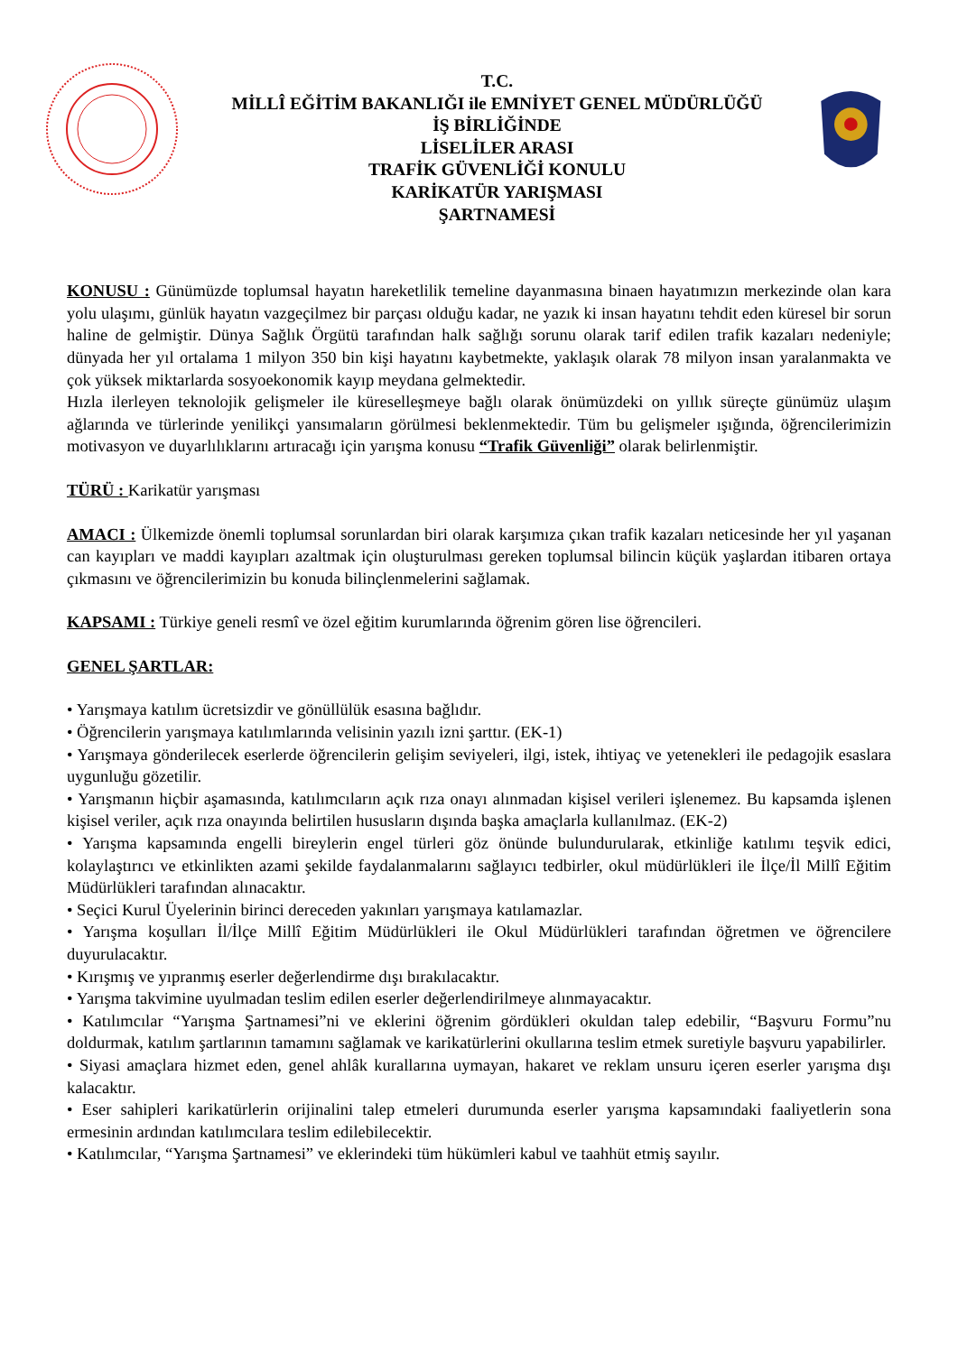T.C.
MİLLÎ EĞİTİM BAKANLIĞI ile EMNİYET GENEL MÜDÜRLÜĞÜ
İŞ BİRLİĞİNDE
LİSELİLER ARASI
TRAFİK GÜVENLİĞİ KONULU
KARİKATÜR YARIŞMASI
ŞARTNAMESİ
KONUSU : Günümüzde toplumsal hayatın hareketlilik temeline dayanmasına binaen hayatımızın merkezinde olan kara yolu ulaşımı, günlük hayatın vazgeçilmez bir parçası olduğu kadar, ne yazık ki insan hayatını tehdit eden küresel bir sorun haline de gelmiştir. Dünya Sağlık Örgütü tarafından halk sağlığı sorunu olarak tarif edilen trafik kazaları nedeniyle; dünyada her yıl ortalama 1 milyon 350 bin kişi hayatını kaybetmekte, yaklaşık olarak 78 milyon insan yaralanmakta ve çok yüksek miktarlarda sosyoekonomik kayıp meydana gelmektedir.
Hızla ilerleyen teknolojik gelişmeler ile küreselleşmeye bağlı olarak önümüzdeki on yıllık süreçte günümüz ulaşım ağlarında ve türlerinde yenilikçi yansımaların görülmesi beklenmektedir. Tüm bu gelişmeler ışığında, öğrencilerimizin motivasyon ve duyarlılıklarını artıracağı için yarışma konusu “Trafik Güvenliği” olarak belirlenmiştir.
TÜRÜ : Karikatür yarışması
AMACI : Ülkemizde önemli toplumsal sorunlardan biri olarak karşımıza çıkan trafik kazaları neticesinde her yıl yaşanan can kayıpları ve maddi kayıpları azaltmak için oluşturulması gereken toplumsal bilincin küçük yaşlardan itibaren ortaya çıkmasını ve öğrencilerimizin bu konuda bilinçlenmelerini sağlamak.
KAPSAMI : Türkiye geneli resmî ve özel eğitim kurumlarında öğrenim gören lise öğrencileri.
GENEL ŞARTLAR:
• Yarışmaya katılım ücretsizdir ve gönüllülük esasına bağlıdır.
• Öğrencilerin yarışmaya katılımlarında velisinin yazılı izni şarttır. (EK-1)
• Yarışmaya gönderilecek eserlerde öğrencilerin gelişim seviyeleri, ilgi, istek, ihtiyaç ve yetenekleri ile pedagojik esaslara uygunluğu gözetilir.
• Yarışmanın hiçbir aşamasında, katılımcıların açık rıza onayı alınmadan kişisel verileri işlenemez. Bu kapsamda işlenen kişisel veriler, açık rıza onayında belirtilen hususların dışında başka amaçlarla kullanılmaz. (EK-2)
• Yarışma kapsamında engelli bireylerin engel türleri göz önünde bulundurularak, etkinliğe katılımı teşvik edici, kolaylaştırıcı ve etkinlikten azami şekilde faydalanmalarını sağlayıcı tedbirler, okul müdürlükleri ile İlçe/İl Millî Eğitim Müdürlükleri tarafından alınacaktır.
• Seçici Kurul Üyelerinin birinci dereceden yakınları yarışmaya katılamazlar.
• Yarışma koşulları İl/İlçe Millî Eğitim Müdürlükleri ile Okul Müdürlükleri tarafından öğretmen ve öğrencilere duyurulacaktır.
• Kırışmış ve yıpranmış eserler değerlendirme dışı bırakılacaktır.
• Yarışma takvimine uyulmadan teslim edilen eserler değerlendirilmeye alınmayacaktır.
• Katılımcılar “Yarışma Şartnamesi”ni ve eklerini öğrenim gördükleri okuldan talep edebilir, “Başvuru Formu”nu doldurmak, katılım şartlarının tamamını sağlamak ve karikatürlerini okullarına teslim etmek suretiyle başvuru yapabilirler.
• Siyasi amaçlara hizmet eden, genel ahlâk kurallarına uymayan, hakaret ve reklam unsuru içeren eserler yarışma dışı kalacaktır.
• Eser sahipleri karikatürlerin orijinalini talep etmeleri durumunda eserler yarışma kapsamındaki faaliyetlerin sona ermesinin ardından katılımcılara teslim edilebilecektir.
• Katılımcılar, “Yarışma Şartnamesi” ve eklerindeki tüm hükümleri kabul ve taahhüt etmiş sayılır.